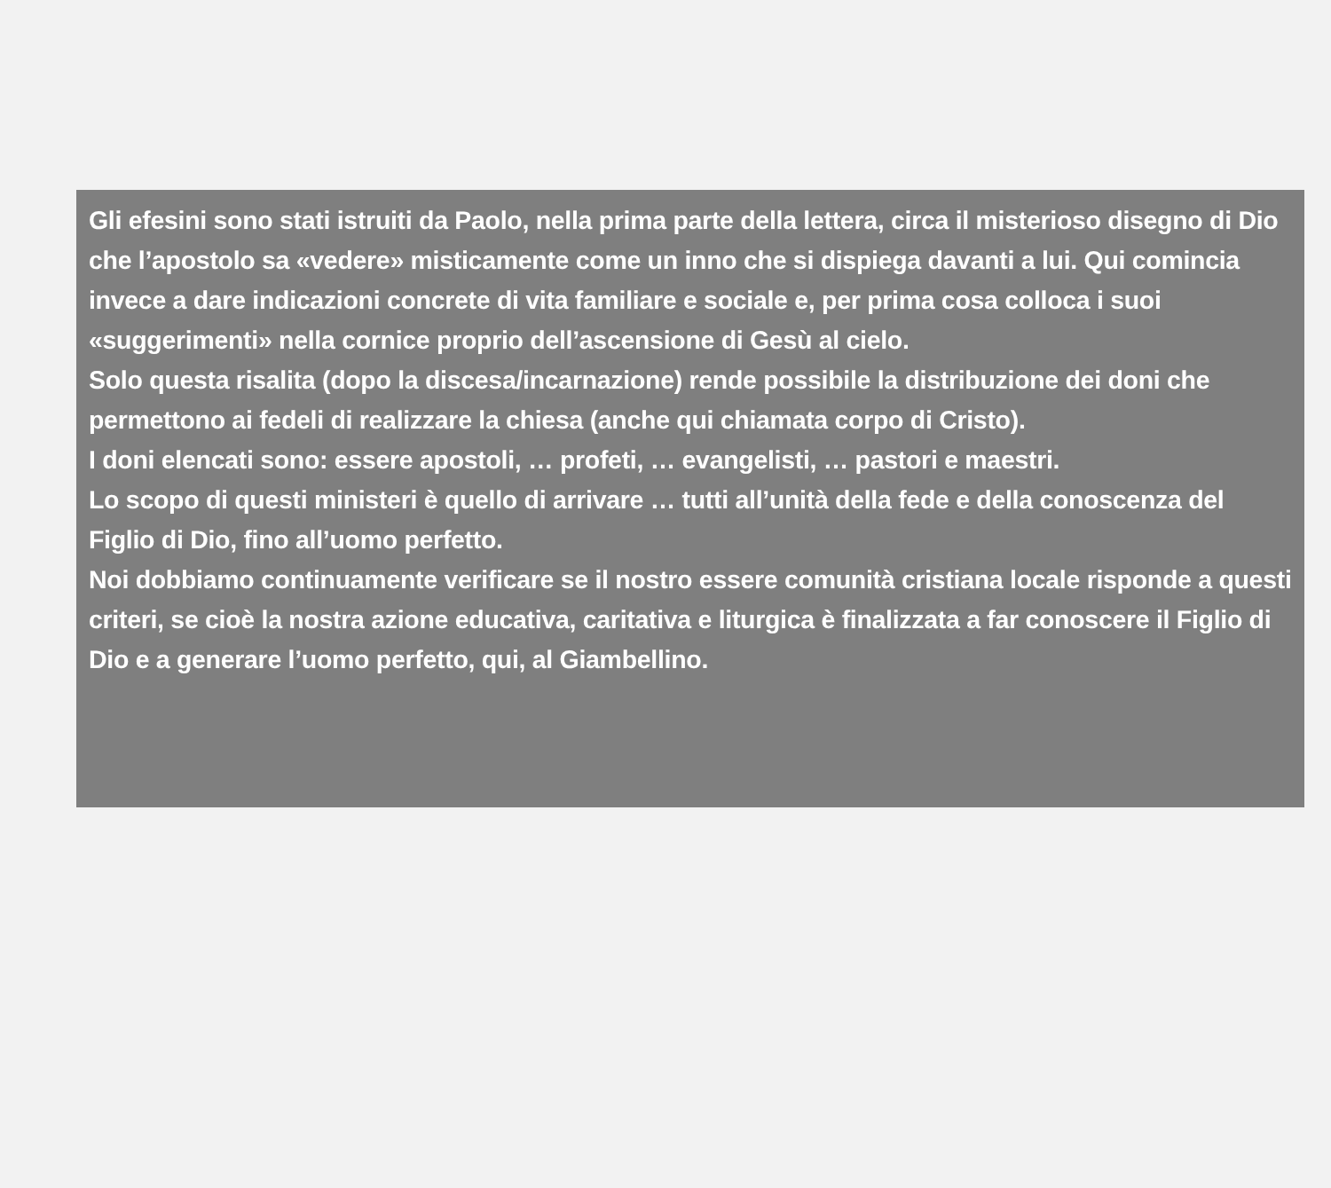Gli efesini sono stati istruiti da Paolo, nella prima parte della lettera, circa il misterioso disegno di Dio che l’apostolo sa «vedere» misticamente come un inno che si dispiega davanti a lui. Qui comincia invece a dare indicazioni concrete di vita familiare e sociale e, per prima cosa colloca i suoi «suggerimenti» nella cornice proprio dell’ascensione di Gesù al cielo.
Solo questa risalita (dopo la discesa/incarnazione) rende possibile la distribuzione dei doni che permettono ai fedeli di realizzare la chiesa (anche qui chiamata corpo di Cristo).
I doni elencati sono: essere apostoli, … profeti, … evangelisti, … pastori e maestri.
Lo scopo di questi ministeri è quello di arrivare … tutti all’unità della fede e della conoscenza del Figlio di Dio, fino all’uomo perfetto.
Noi dobbiamo continuamente verificare se il nostro essere comunità cristiana locale risponde a questi criteri, se cioè la nostra azione educativa, caritativa e liturgica è finalizzata a far conoscere il Figlio di Dio e a generare l’uomo perfetto, qui, al Giambellino.